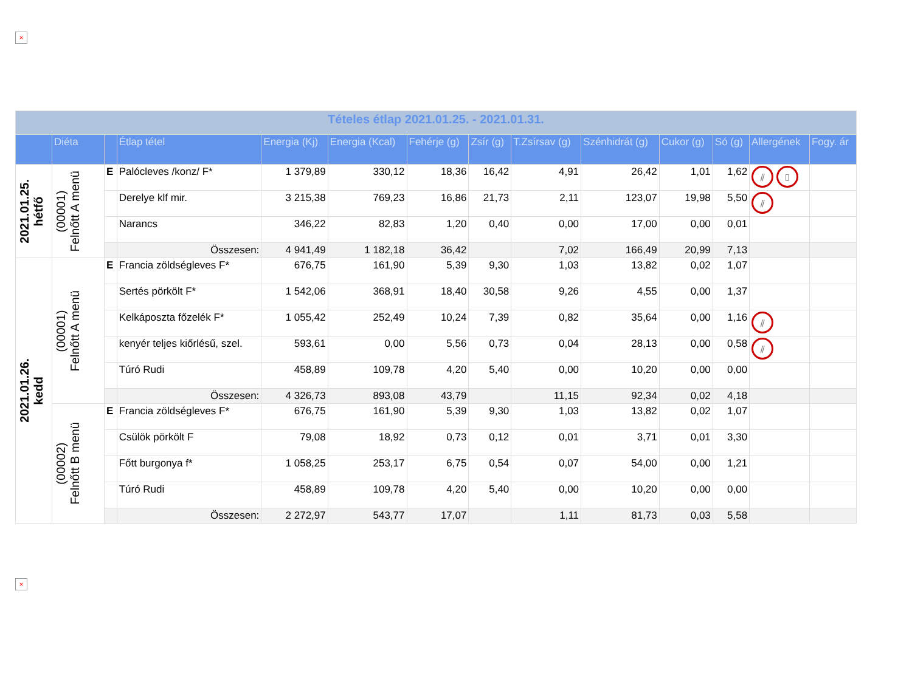×
| Tételes étlap 2021.01.25. - 2021.01.31. | | | | | | | | | | | | | |
| | Diéta | | Étlap tétel | Energia (Kj) | Energia (Kcal) | Fehérje (g) | Zsír (g) | T.Zsírsav (g) | Szénhidrát (g) | Cukor (g) | Só (g) | Allergének | Fogy. ár |
| 2021.01.25. hétfő | (00001) Felnőtt A menü | E | Palócleves /konz/ F* | 1 379,89 | 330,12 | 18,36 | 16,42 | 4,91 | 26,42 | 1,01 | 1,62 | ⫽ ▯ | |
| | | | Derelye klf mir. | 3 215,38 | 769,23 | 16,86 | 21,73 | 2,11 | 123,07 | 19,98 | 5,50 | ⫽ | |
| | | | Narancs | 346,22 | 82,83 | 1,20 | 0,40 | 0,00 | 17,00 | 0,00 | 0,01 | | |
| | | | Összesen: | 4 941,49 | 1 182,18 | 36,42 | | 7,02 | 166,49 | 20,99 | 7,13 | | |
| 2021.01.26. kedd | (00001) Felnőtt A menü | E | Francia zöldségleves F* | 676,75 | 161,90 | 5,39 | 9,30 | 1,03 | 13,82 | 0,02 | 1,07 | | |
| | | | Sertés pörkölt F* | 1 542,06 | 368,91 | 18,40 | 30,58 | 9,26 | 4,55 | 0,00 | 1,37 | | |
| | | | Kelkáposzta főzelék F* | 1 055,42 | 252,49 | 10,24 | 7,39 | 0,82 | 35,64 | 0,00 | 1,16 | ⫽ | |
| | | | kenyér teljes kiőrlésű, szel. | 593,61 | 0,00 | 5,56 | 0,73 | 0,04 | 28,13 | 0,00 | 0,58 | ⫽ | |
| | | | Túró Rudi | 458,89 | 109,78 | 4,20 | 5,40 | 0,00 | 10,20 | 0,00 | 0,00 | | |
| | | | Összesen: | 4 326,73 | 893,08 | 43,79 | | 11,15 | 92,34 | 0,02 | 4,18 | | |
| | (00002) Felnőtt B menü | E | Francia zöldségleves F* | 676,75 | 161,90 | 5,39 | 9,30 | 1,03 | 13,82 | 0,02 | 1,07 | | |
| | | | Csülök pörkölt F | 79,08 | 18,92 | 0,73 | 0,12 | 0,01 | 3,71 | 0,01 | 3,30 | | |
| | | | Főtt burgonya f* | 1 058,25 | 253,17 | 6,75 | 0,54 | 0,07 | 54,00 | 0,00 | 1,21 | | |
| | | | Túró Rudi | 458,89 | 109,78 | 4,20 | 5,40 | 0,00 | 10,20 | 0,00 | 0,00 | | |
| | | | Összesen: | 2 272,97 | 543,77 | 17,07 | | 1,11 | 81,73 | 0,03 | 5,58 | | |
×